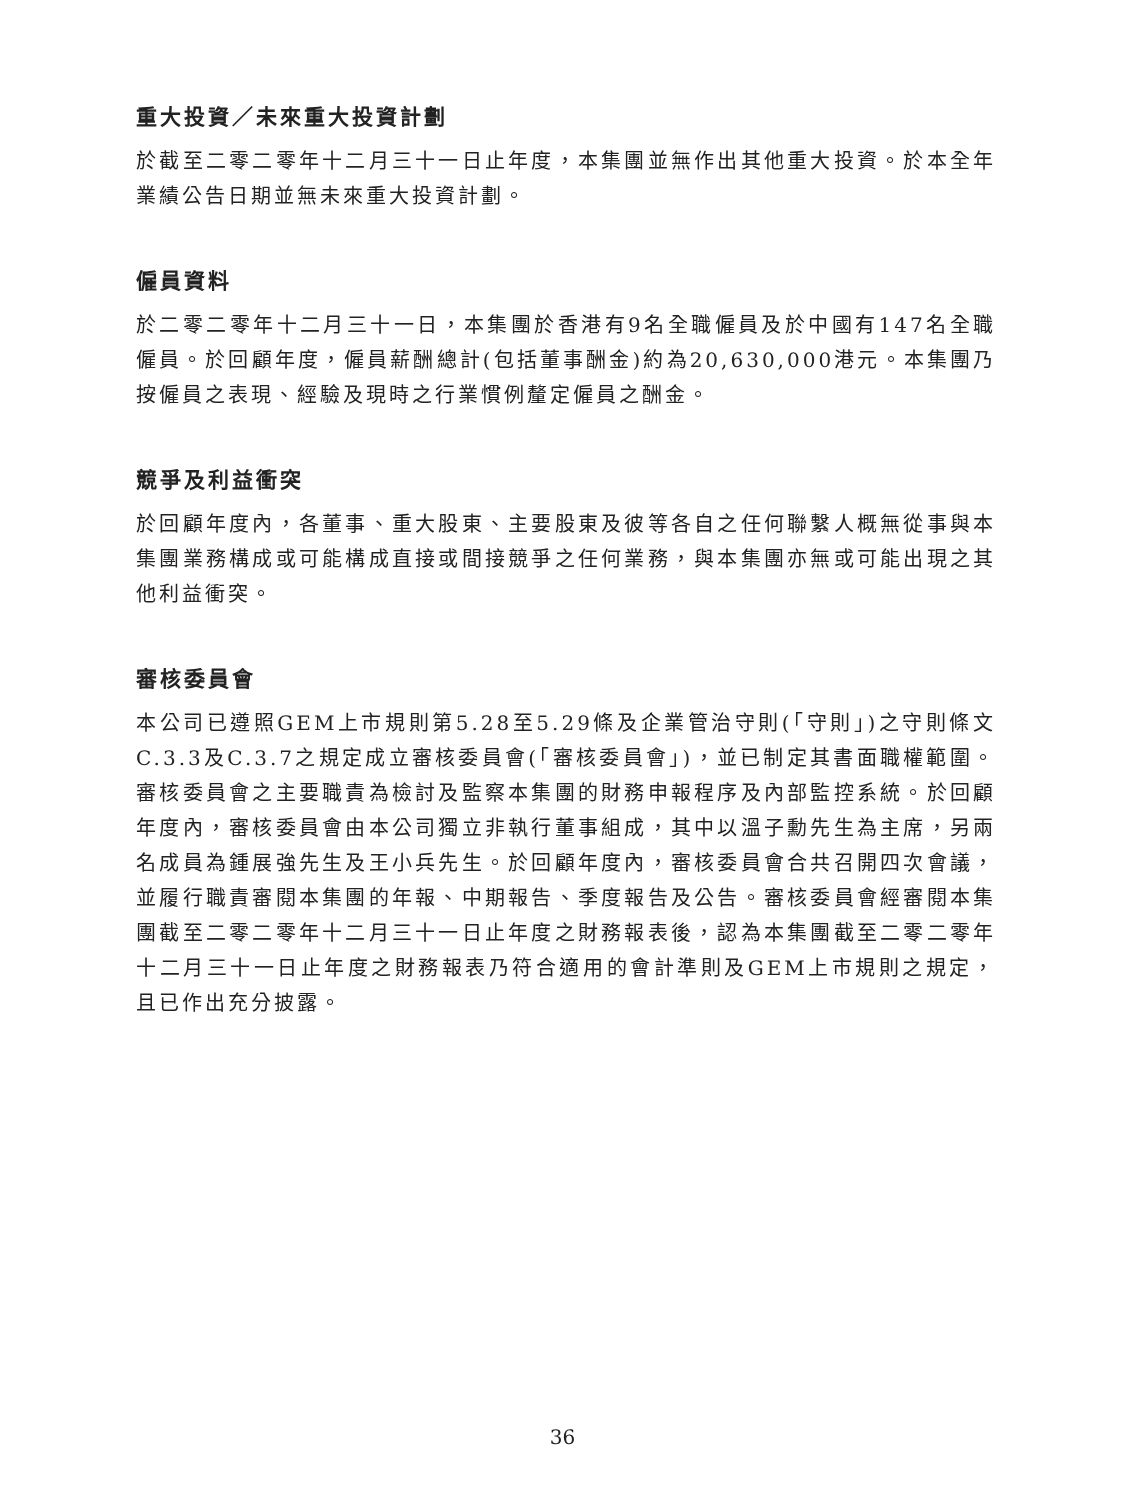重大投資／未來重大投資計劃
於截至二零二零年十二月三十一日止年度，本集團並無作出其他重大投資。於本全年業績公告日期並無未來重大投資計劃。
僱員資料
於二零二零年十二月三十一日，本集團於香港有9名全職僱員及於中國有147名全職僱員。於回顧年度，僱員薪酬總計(包括董事酬金)約為20,630,000港元。本集團乃按僱員之表現、經驗及現時之行業慣例釐定僱員之酬金。
競爭及利益衝突
於回顧年度內，各董事、重大股東、主要股東及彼等各自之任何聯繫人概無從事與本集團業務構成或可能構成直接或間接競爭之任何業務，與本集團亦無或可能出現之其他利益衝突。
審核委員會
本公司已遵照GEM上市規則第5.28至5.29條及企業管治守則(「守則」)之守則條文C.3.3及C.3.7之規定成立審核委員會(「審核委員會」)，並已制定其書面職權範圍。審核委員會之主要職責為檢討及監察本集團的財務申報程序及內部監控系統。於回顧年度內，審核委員會由本公司獨立非執行董事組成，其中以溫子勳先生為主席，另兩名成員為鍾展強先生及王小兵先生。於回顧年度內，審核委員會合共召開四次會議，並履行職責審閱本集團的年報、中期報告、季度報告及公告。審核委員會經審閱本集團截至二零二零年十二月三十一日止年度之財務報表後，認為本集團截至二零二零年十二月三十一日止年度之財務報表乃符合適用的會計準則及GEM上市規則之規定，且已作出充分披露。
36